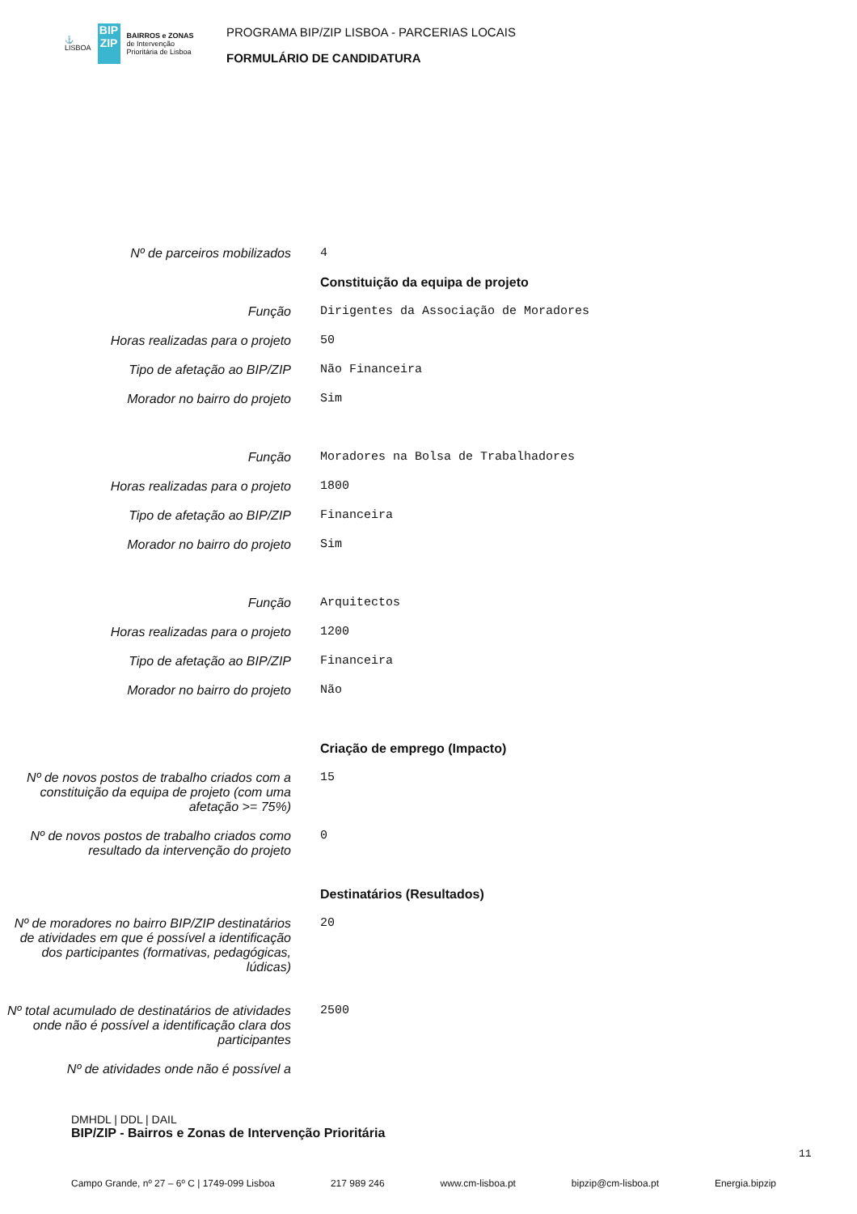⚓
LISBOA
BIP ZIP
BAIRROS e ZONAS
de Intervenção
Prioritária de Lisboa
PROGRAMA BIP/ZIP LISBOA - PARCERIAS LOCAIS
FORMULÁRIO DE CANDIDATURA
Nº de parceiros mobilizados
4
Constituição da equipa de projeto
Função
Dirigentes da Associação de Moradores
Horas realizadas para o projeto
50
Tipo de afetação ao BIP/ZIP
Não Financeira
Morador no bairro do projeto
Sim
Função
Moradores na Bolsa de Trabalhadores
Horas realizadas para o projeto
1800
Tipo de afetação ao BIP/ZIP
Financeira
Morador no bairro do projeto
Sim
Função
Arquitectos
Horas realizadas para o projeto
1200
Tipo de afetação ao BIP/ZIP
Financeira
Morador no bairro do projeto
Não
Criação de emprego (Impacto)
Nº de novos postos de trabalho criados com a constituição da equipa de projeto (com uma afetação >= 75%)
15
Nº de novos postos de trabalho criados como resultado da intervenção do projeto
0
Destinatários (Resultados)
Nº de moradores no bairro BIP/ZIP destinatários de atividades em que é possível a identificação dos participantes (formativas, pedagógicas, lúdicas)
20
Nº total acumulado de destinatários de atividades onde não é possível a identificação clara dos participantes
2500
Nº de atividades onde não é possível a
DMHDL | DDL | DAIL
BIP/ZIP - Bairros e Zonas de Intervenção Prioritária
11
Campo Grande, nº 27 – 6º C | 1749-099 Lisboa 217 989 246 www.cm-lisboa.pt bipzip@cm-lisboa.pt Energia.bipzip